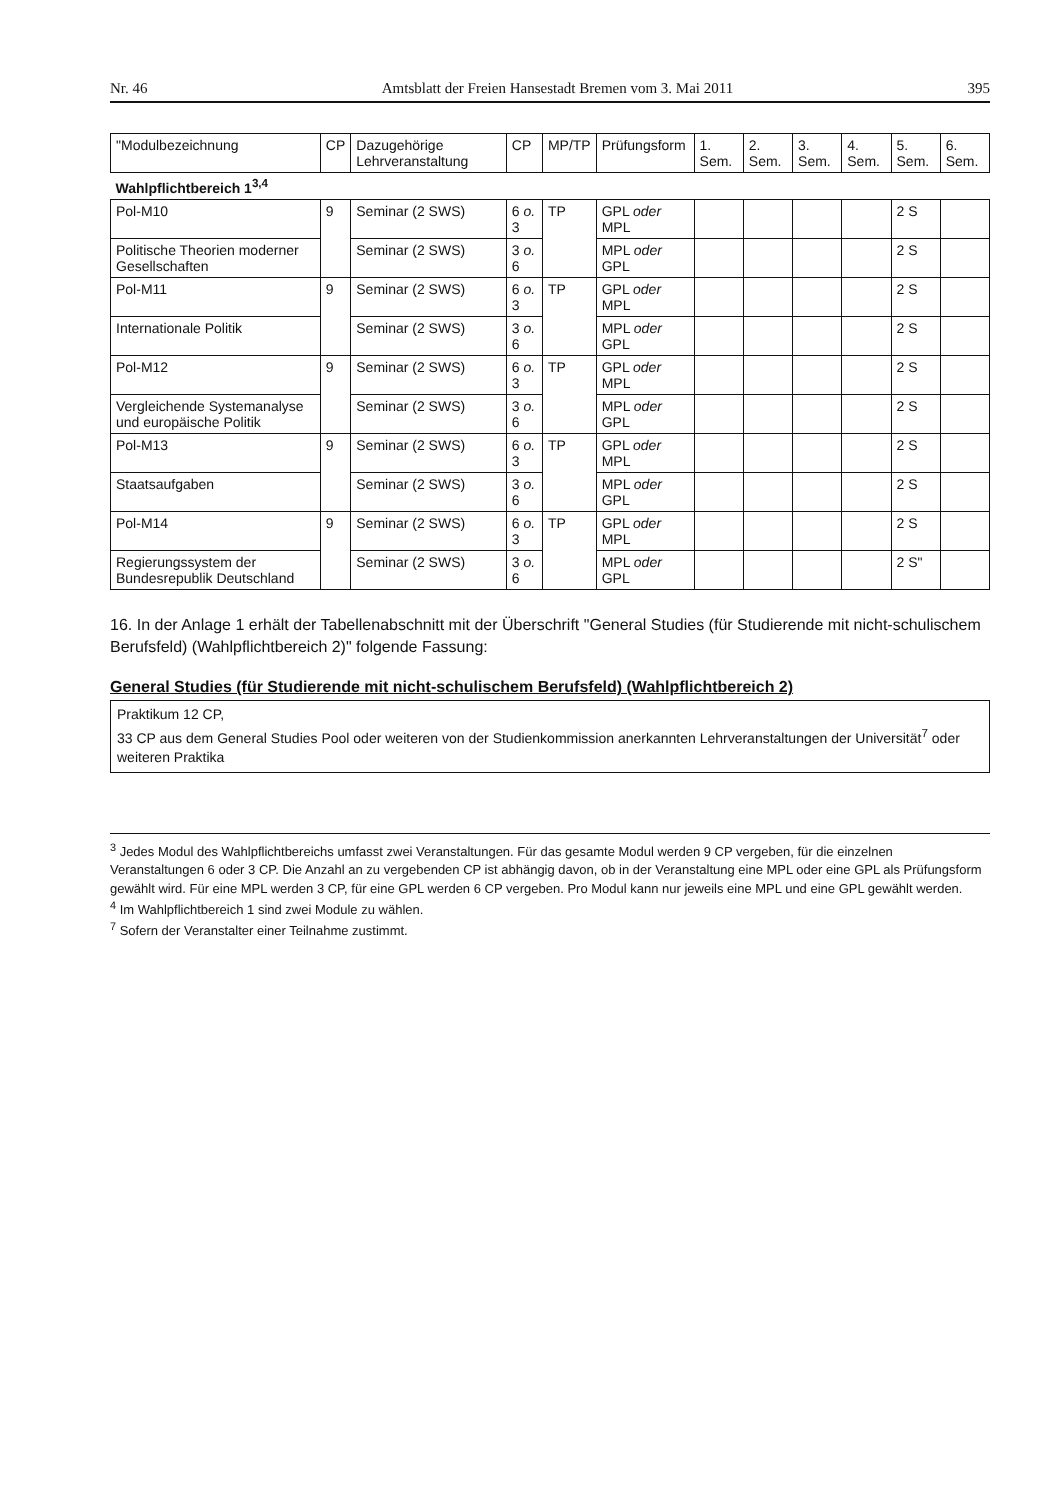Nr. 46 Amtsblatt der Freien Hansestadt Bremen vom 3. Mai 2011 395
| "Modulbezeichnung | CP | Dazugehörige Lehrveranstaltung | CP | MP/TP | Prüfungsform | 1. Sem. | 2. Sem. | 3. Sem. | 4. Sem. | 5. Sem. | 6. Sem. |
| --- | --- | --- | --- | --- | --- | --- | --- | --- | --- | --- | --- |
| Wahlpflichtbereich 1<sup>3,4</sup> | | | | | | | | | | | |
| Pol-M10 | 9 | Seminar (2 SWS) | 6 o. 3 | TP | GPL oder MPL | | | | | 2 S | |
| Politische Theorien moderner Gesellschaften | | Seminar (2 SWS) | 3 o. 6 | | MPL oder GPL | | | | | 2 S | |
| Pol-M11 | 9 | Seminar (2 SWS) | 6 o. 3 | TP | GPL oder MPL | | | | | 2 S | |
| Internationale Politik | | Seminar (2 SWS) | 3 o. 6 | | MPL oder GPL | | | | | 2 S | |
| Pol-M12 | 9 | Seminar (2 SWS) | 6 o. 3 | TP | GPL oder MPL | | | | | 2 S | |
| Vergleichende Systemanalyse und europäische Politik | | Seminar (2 SWS) | 3 o. 6 | | MPL oder GPL | | | | | 2 S | |
| Pol-M13 | 9 | Seminar (2 SWS) | 6 o. 3 | TP | GPL oder MPL | | | | | 2 S | |
| Staatsaufgaben | | Seminar (2 SWS) | 3 o. 6 | | MPL oder GPL | | | | | 2 S | |
| Pol-M14 | 9 | Seminar (2 SWS) | 6 o. 3 | TP | GPL oder MPL | | | | | 2 S | |
| Regierungssystem der Bundesrepublik Deutschland | | Seminar (2 SWS) | 3 o. 6 | | MPL oder GPL | | | | | 2 S" | |
16. In der Anlage 1 erhält der Tabellenabschnitt mit der Überschrift "General Studies (für Studierende mit nicht-schulischem Berufsfeld) (Wahlpflichtbereich 2)" folgende Fassung:
General Studies (für Studierende mit nicht-schulischem Berufsfeld) (Wahlpflichtbereich 2)
Praktikum 12 CP,
33 CP aus dem General Studies Pool oder weiteren von der Studienkommission anerkannten Lehrveranstaltungen der Universität<sup>7</sup> oder weiteren Praktika
<sup>3</sup> Jedes Modul des Wahlpflichtbereichs umfasst zwei Veranstaltungen. Für das gesamte Modul werden 9 CP vergeben, für die einzelnen Veranstaltungen 6 oder 3 CP. Die Anzahl an zu vergebenden CP ist abhängig davon, ob in der Veranstaltung eine MPL oder eine GPL als Prüfungsform gewählt wird. Für eine MPL werden 3 CP, für eine GPL werden 6 CP vergeben. Pro Modul kann nur jeweils eine MPL und eine GPL gewählt werden.
<sup>4</sup> Im Wahlpflichtbereich 1 sind zwei Module zu wählen.
<sup>7</sup> Sofern der Veranstalter einer Teilnahme zustimmt.